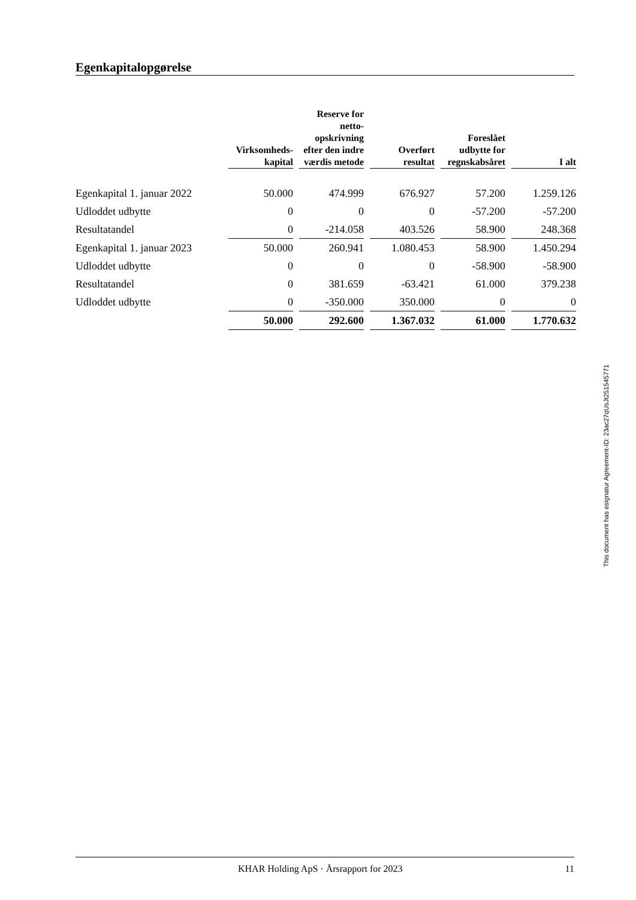Egenkapitalopgørelse
| | Virksomheds- kapital | Reserve for netto- opskrivning efter den indre værdis metode | Overført resultat | Foreslået udbytte for regnskabsåret | I alt |
| --- | --- | --- | --- | --- | --- |
| Egenkapital 1. januar 2022 | 50.000 | 474.999 | 676.927 | 57.200 | 1.259.126 |
| Udloddet udbytte | 0 | 0 | 0 | -57.200 | -57.200 |
| Resultatandel | 0 | -214.058 | 403.526 | 58.900 | 248.368 |
| Egenkapital 1. januar 2023 | 50.000 | 260.941 | 1.080.453 | 58.900 | 1.450.294 |
| Udloddet udbytte | 0 | 0 | 0 | -58.900 | -58.900 |
| Resultatandel | 0 | 381.659 | -63.421 | 61.000 | 379.238 |
| Udloddet udbytte | 0 | -350.000 | 350.000 | 0 | 0 |
| | 50.000 | 292.600 | 1.367.032 | 61.000 | 1.770.632 |
This document has esignatur Agreement-ID: 23ac27qUsJt251545771
KHAR Holding ApS · Årsrapport for 2023 11